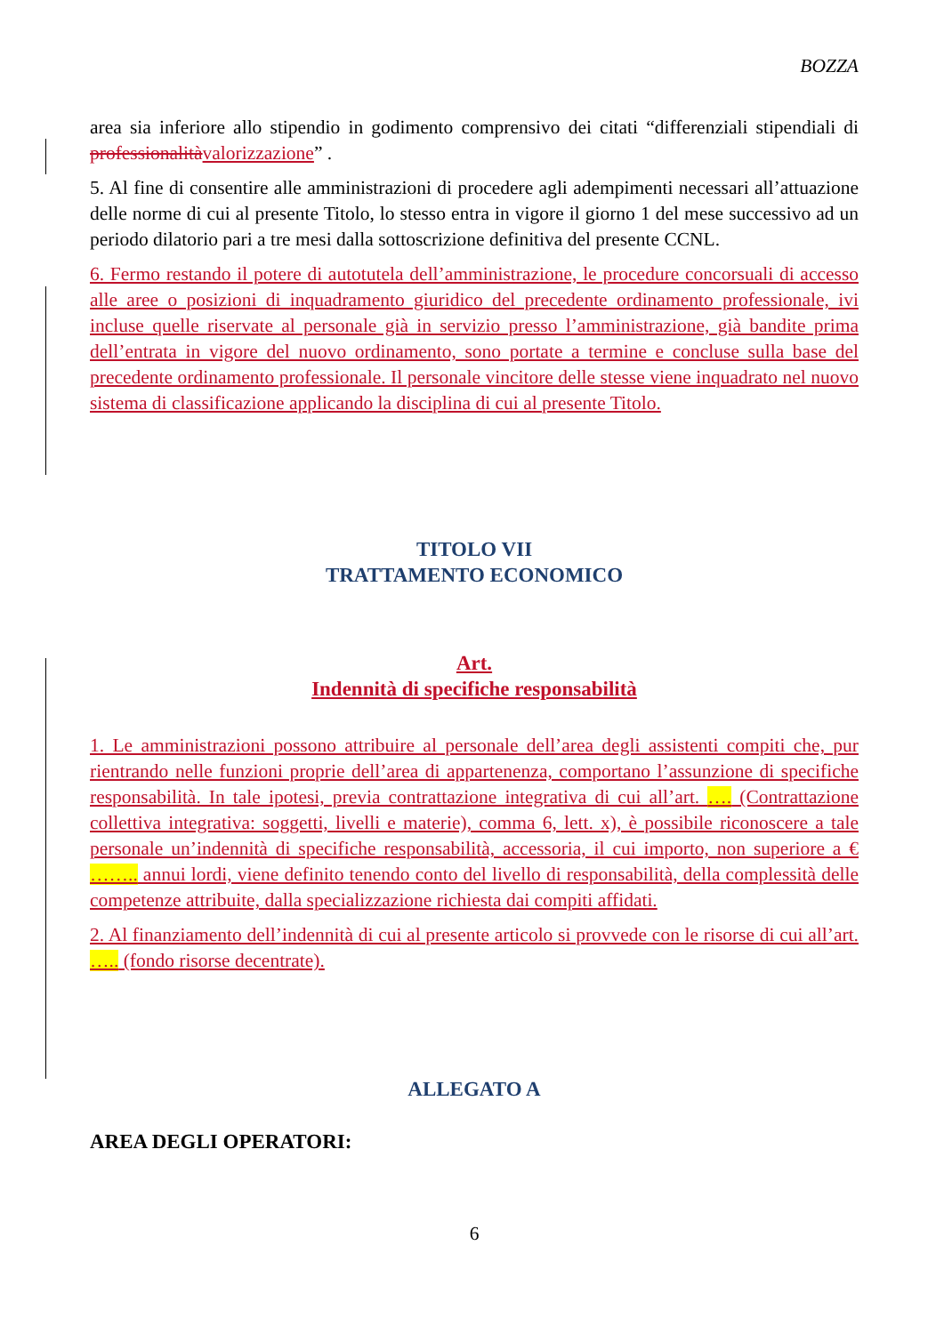BOZZA
area sia inferiore allo stipendio in godimento comprensivo dei citati “differenziali stipendiali di professionalità valorizzazione” .
5. Al fine di consentire alle amministrazioni di procedere agli adempimenti necessari all’attuazione delle norme di cui al presente Titolo, lo stesso entra in vigore il giorno 1 del mese successivo ad un periodo dilatorio pari a tre mesi dalla sottoscrizione definitiva del presente CCNL.
6. Fermo restando il potere di autotutela dell’amministrazione, le procedure concorsuali di accesso alle aree o posizioni di inquadramento giuridico del precedente ordinamento professionale, ivi incluse quelle riservate al personale già in servizio presso l’amministrazione, già bandite prima dell’entrata in vigore del nuovo ordinamento, sono portate a termine e concluse sulla base del precedente ordinamento professionale. Il personale vincitore delle stesse viene inquadrato nel nuovo sistema di classificazione applicando la disciplina di cui al presente Titolo.
TITOLO VII
TRATTAMENTO ECONOMICO
Art.
Indennità di specifiche responsabilità
1. Le amministrazioni possono attribuire al personale dell’area degli assistenti compiti che, pur rientrando nelle funzioni proprie dell’area di appartenenza, comportano l’assunzione di specifiche responsabilità. In tale ipotesi, previa contrattazione integrativa di cui all’art. …. (Contrattazione collettiva integrativa: soggetti, livelli e materie), comma 6, lett. x), è possibile riconoscere a tale personale un’indennità di specifiche responsabilità, accessoria, il cui importo, non superiore a € …….. annui lordi, viene definito tenendo conto del livello di responsabilità, della complessità delle competenze attribuite, dalla specializzazione richiesta dai compiti affidati.
2. Al finanziamento dell’indennità di cui al presente articolo si provvede con le risorse di cui all’art. ….. (fondo risorse decentrate).
ALLEGATO A
AREA DEGLI OPERATORI:
6